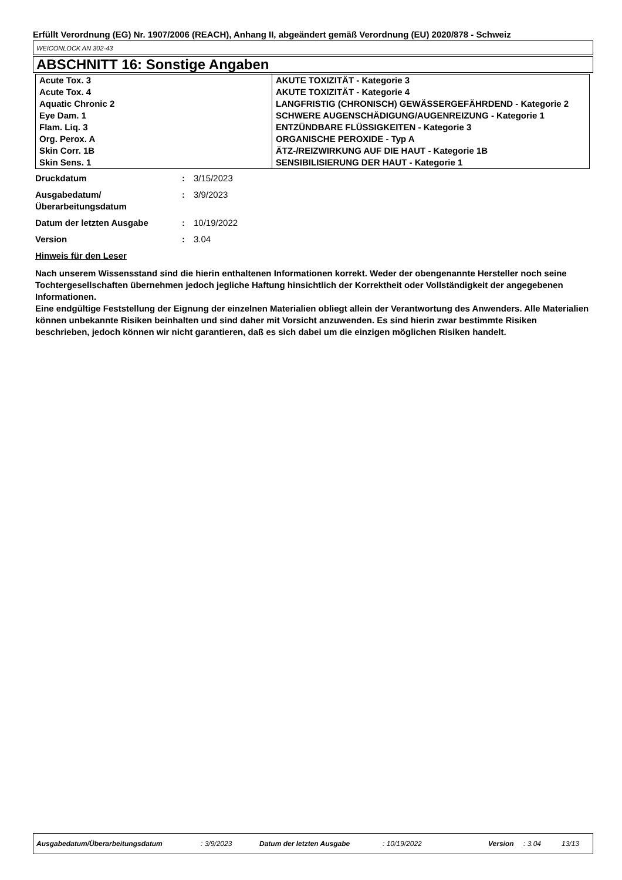Erfüllt Verordnung (EG) Nr. 1907/2006 (REACH), Anhang II, abgeändert gemäß Verordnung (EU) 2020/878 - Schweiz
WEICONLOCK AN 302-43
ABSCHNITT 16: Sonstige Angaben
| Acute Tox. 3 | AKUTE TOXIZITÄT - Kategorie 3 |
| Acute Tox. 4 | AKUTE TOXIZITÄT - Kategorie 4 |
| Aquatic Chronic 2 | LANGFRISTIG (CHRONISCH) GEWÄSSERGEFÄHRDEND - Kategorie 2 |
| Eye Dam. 1 | SCHWERE AUGENSCHÄDIGUNG/AUGENREIZUNG - Kategorie 1 |
| Flam. Liq. 3 | ENTZÜNDBARE FLÜSSIGKEITEN - Kategorie 3 |
| Org. Perox. A | ORGANISCHE PEROXIDE - Typ A |
| Skin Corr. 1B | ÄTZ-/REIZWIRKUNG AUF DIE HAUT - Kategorie 1B |
| Skin Sens. 1 | SENSIBILISIERUNG DER HAUT - Kategorie 1 |
| Druckdatum | : | 3/15/2023 |
| Ausgabedatum/ Überarbeitungsdatum | : | 3/9/2023 |
| Datum der letzten Ausgabe | : | 10/19/2022 |
| Version | : | 3.04 |
Hinweis für den Leser
Nach unserem Wissensstand sind die hierin enthaltenen Informationen korrekt. Weder der obengenannte Hersteller noch seine Tochtergesellschaften übernehmen jedoch jegliche Haftung hinsichtlich der Korrektheit oder Vollständigkeit der angegebenen Informationen.
Eine endgültige Feststellung der Eignung der einzelnen Materialien obliegt allein der Verantwortung des Anwenders. Alle Materialien können unbekannte Risiken beinhalten und sind daher mit Vorsicht anzuwenden. Es sind hierin zwar bestimmte Risiken beschrieben, jedoch können wir nicht garantieren, daß es sich dabei um die einzigen möglichen Risiken handelt.
Ausgabedatum/Überarbeitungsdatum: 3/9/2023 Datum der letzten Ausgabe: 10/19/2022 Version: 3.04 13/13